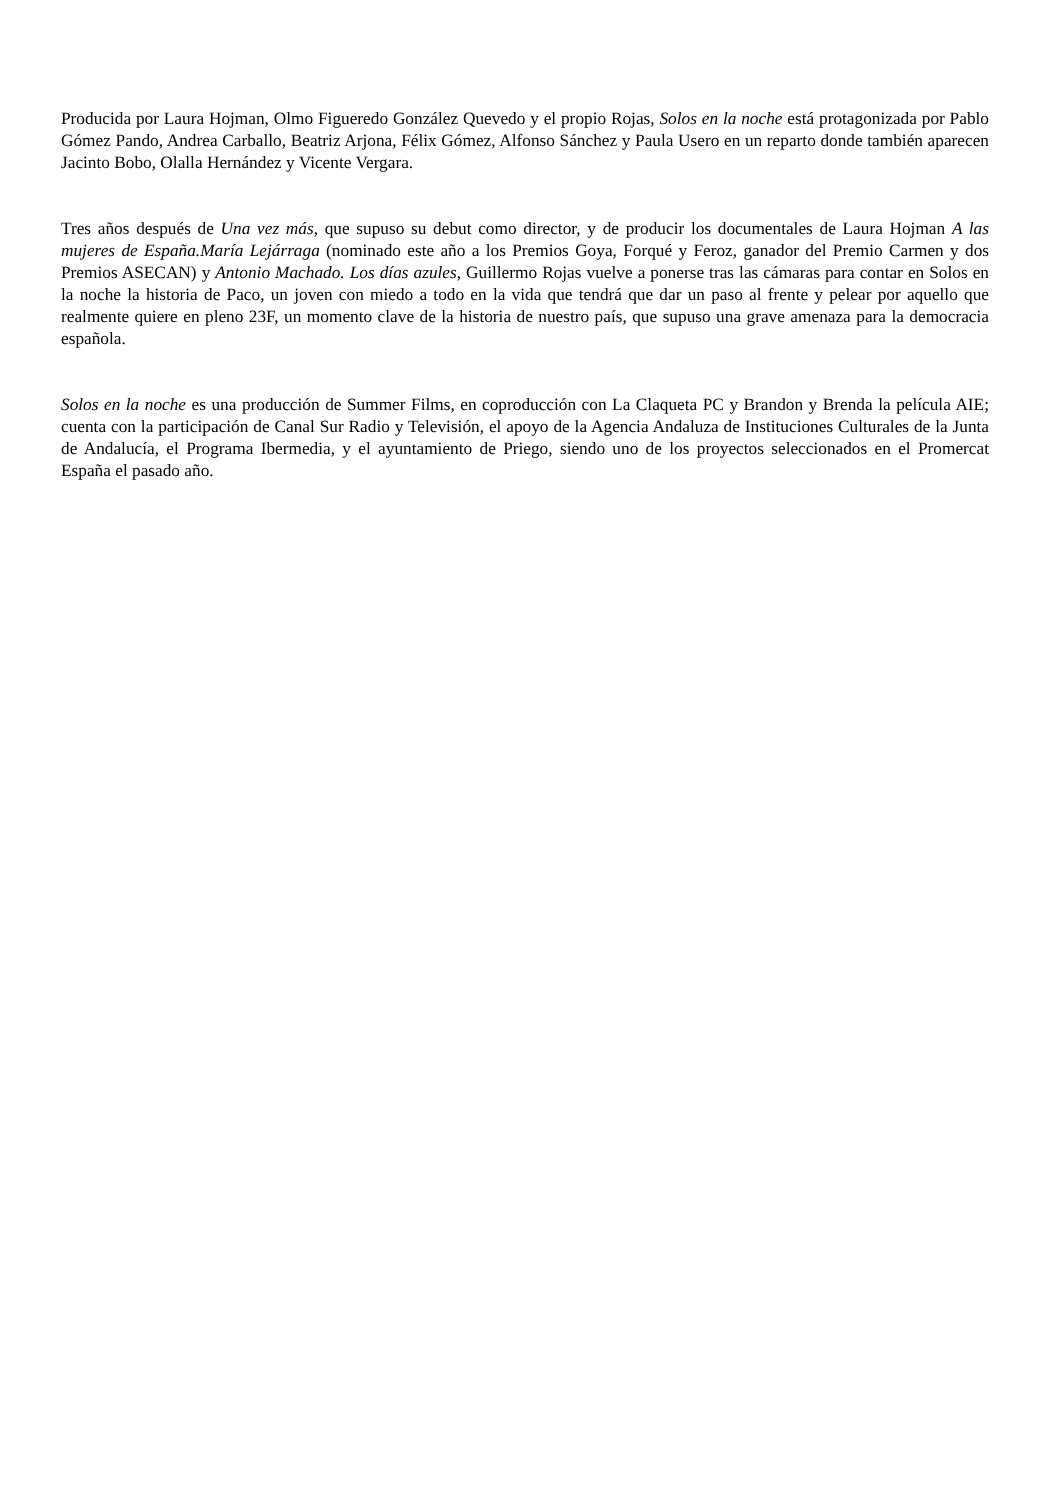Producida por Laura Hojman, Olmo Figueredo González Quevedo y el propio Rojas, Solos en la noche está protagonizada por Pablo Gómez Pando, Andrea Carballo, Beatriz Arjona, Félix Gómez, Alfonso Sánchez y Paula Usero en un reparto donde también aparecen Jacinto Bobo, Olalla Hernández y Vicente Vergara.
Tres años después de Una vez más, que supuso su debut como director, y de producir los documentales de Laura Hojman A las mujeres de España.María Lejárraga (nominado este año a los Premios Goya, Forqué y Feroz, ganador del Premio Carmen y dos Premios ASECAN) y Antonio Machado. Los días azules, Guillermo Rojas vuelve a ponerse tras las cámaras para contar en Solos en la noche la historia de Paco, un joven con miedo a todo en la vida que tendrá que dar un paso al frente y pelear por aquello que realmente quiere en pleno 23F, un momento clave de la historia de nuestro país, que supuso una grave amenaza para la democracia española.
Solos en la noche es una producción de Summer Films, en coproducción con La Claqueta PC y Brandon y Brenda la película AIE; cuenta con la participación de Canal Sur Radio y Televisión, el apoyo de la Agencia Andaluza de Instituciones Culturales de la Junta de Andalucía, el Programa Ibermedia, y el ayuntamiento de Priego, siendo uno de los proyectos seleccionados en el Promercat España el pasado año.